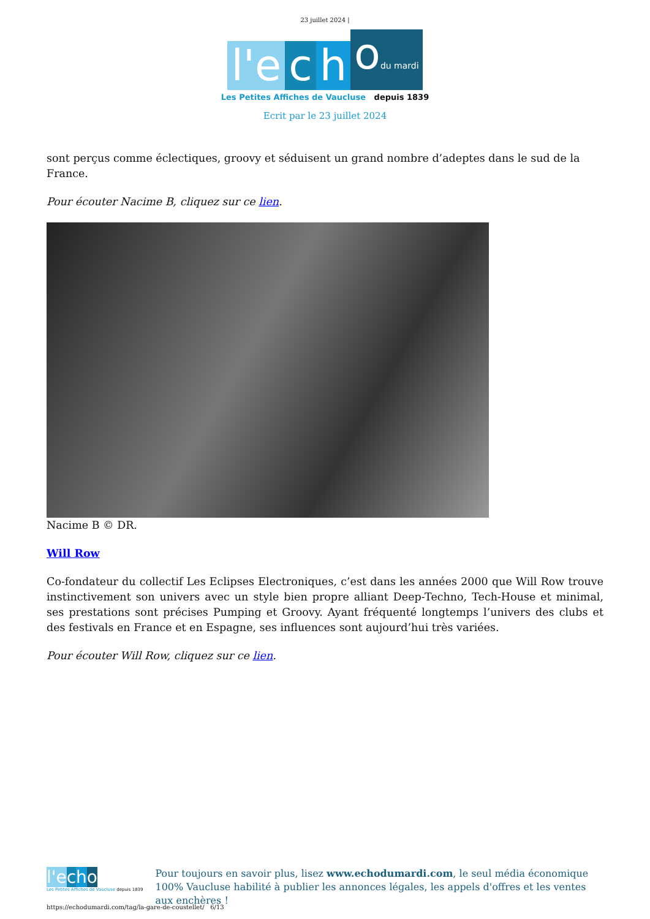23 juillet 2024 |
l'e
c
h
odu mardi
Les Petites Affiches de Vaucluse depuis 1839
Ecrit par le 23 juillet 2024
sont perçus comme éclectiques, groovy et séduisent un grand nombre d’adeptes dans le sud de la France.
Pour écouter Nacime B, cliquez sur ce lien.
Nacime B © DR.
Will Row
Co-fondateur du collectif Les Eclipses Electroniques, c’est dans les années 2000 que Will Row trouve instinctivement son univers avec un style bien propre alliant Deep-Techno, Tech-House et minimal, ses prestations sont précises Pumping et Groovy. Ayant fréquenté longtemps l’univers des clubs et des festivals en France et en Espagne, ses influences sont aujourd’hui très variées.
Pour écouter Will Row, cliquez sur ce lien.
l'e cho
Les Petites Affiches de Vaucluse depuis 1839
Pour toujours en savoir plus, lisez www.echodumardi.com, le seul média économique 100% Vaucluse habilité à publier les annonces légales, les appels d'offres et les ventes aux enchères !
https://echodumardi.com/tag/la-gare-de-coustellet/ 6/13